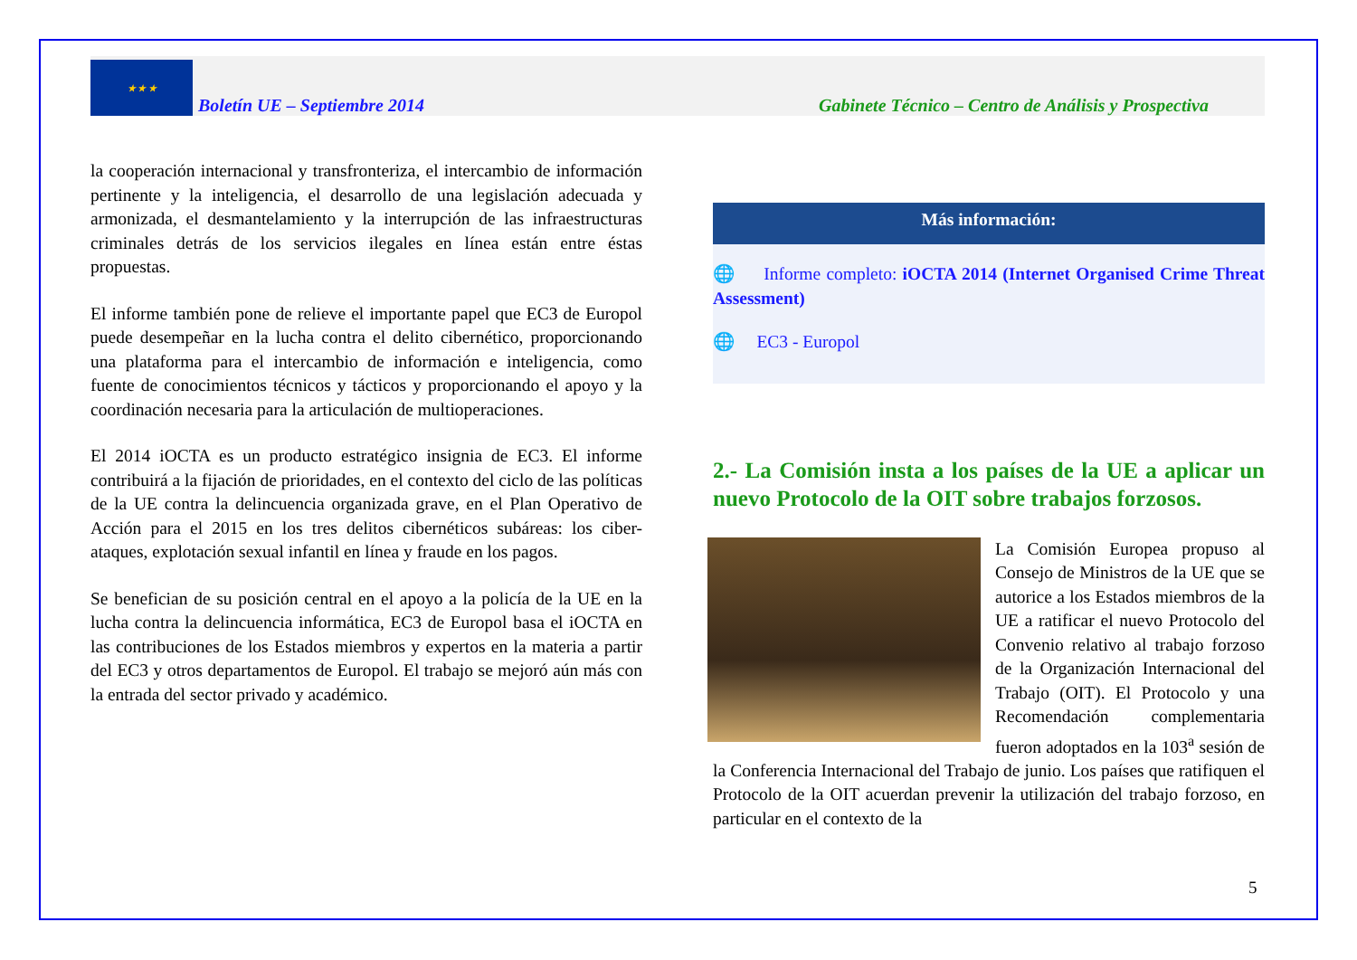★ ★ ★
Boletín UE – Septiembre 2014 Gabinete Técnico – Centro de Análisis y Prospectiva
la cooperación internacional y transfronteriza, el intercambio de información pertinente y la inteligencia, el desarrollo de una legislación adecuada y armonizada, el desmantelamiento y la interrupción de las infraestructuras criminales detrás de los servicios ilegales en línea están entre éstas propuestas.
El informe también pone de relieve el importante papel que EC3 de Europol puede desempeñar en la lucha contra el delito cibernético, proporcionando una plataforma para el intercambio de información e inteligencia, como fuente de conocimientos técnicos y tácticos y proporcionando el apoyo y la coordinación necesaria para la articulación de multioperaciones.
El 2014 iOCTA es un producto estratégico insignia de EC3. El informe contribuirá a la fijación de prioridades, en el contexto del ciclo de las políticas de la UE contra la delincuencia organizada grave, en el Plan Operativo de Acción para el 2015 en los tres delitos cibernéticos subáreas: los ciber-ataques, explotación sexual infantil en línea y fraude en los pagos.
Se benefician de su posición central en el apoyo a la policía de la UE en la lucha contra la delincuencia informática, EC3 de Europol basa el iOCTA en las contribuciones de los Estados miembros y expertos en la materia a partir del EC3 y otros departamentos de Europol. El trabajo se mejoró aún más con la entrada del sector privado y académico.
Más información:
🌐 Informe completo: iOCTA 2014 (Internet Organised Crime Threat Assessment)
🌐 EC3 - Europol
2.- La Comisión insta a los países de la UE a aplicar un nuevo Protocolo de la OIT sobre trabajos forzosos.
La Comisión Europea propuso al Consejo de Ministros de la UE que se autorice a los Estados miembros de la UE a ratificar el nuevo Protocolo del Convenio relativo al trabajo forzoso de la Organización Internacional del Trabajo (OIT). El Protocolo y una Recomendación complementaria fueron adoptados en la 103<sup>a</sup> sesión de la Conferencia Internacional del Trabajo de junio. Los países que ratifiquen el Protocolo de la OIT acuerdan prevenir la utilización del trabajo forzoso, en particular en el contexto de la
5